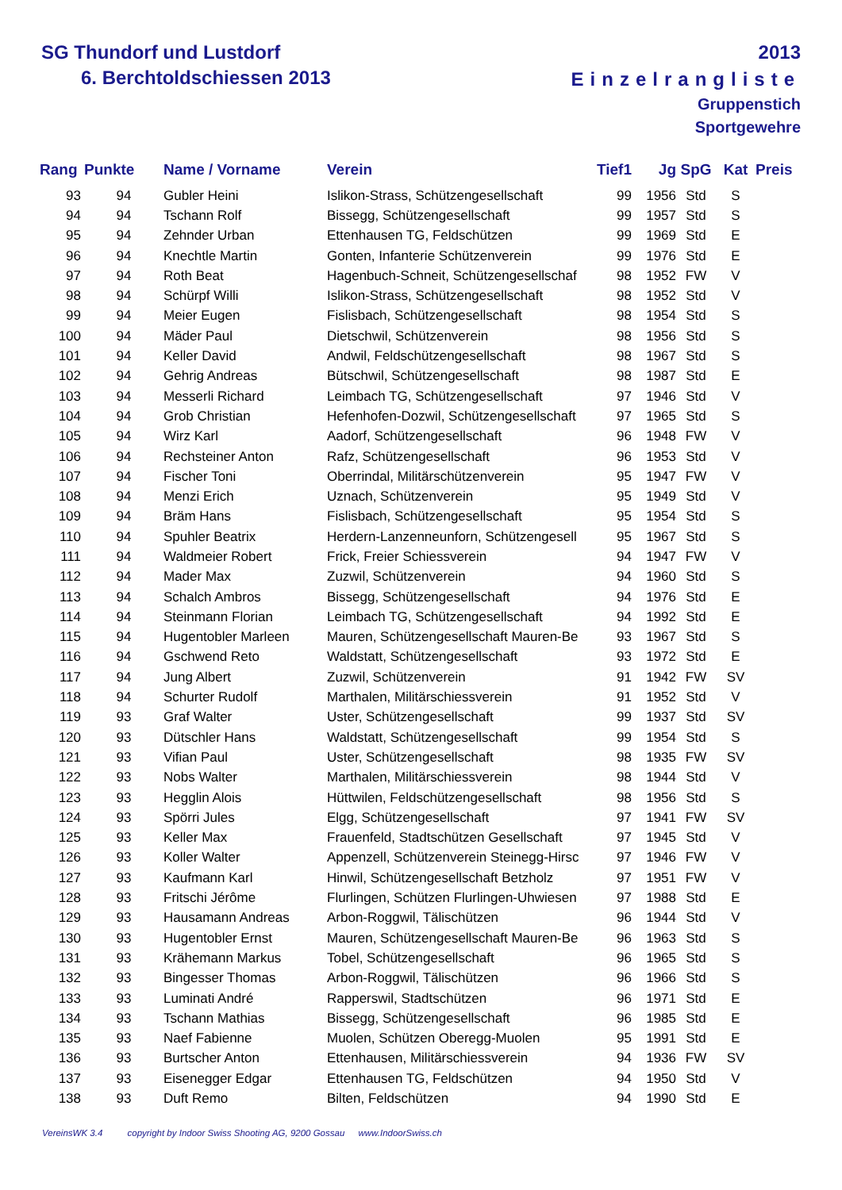SG Thundorf und Lustdorf
6. Berchtoldschiessen 2013
2013
Einzelrangliste
Gruppenstich
Sportgewehre
| Rang | Punkte | Name / Vorname | Verein | Tief1 | Jg | SpG | Kat | Preis |
| --- | --- | --- | --- | --- | --- | --- | --- | --- |
| 93 | 94 | Gubler Heini | Islikon-Strass, Schützengesellschaft | 99 | 1956 | Std | S | |
| 94 | 94 | Tschann Rolf | Bissegg, Schützengesellschaft | 99 | 1957 | Std | S | |
| 95 | 94 | Zehnder Urban | Ettenhausen TG, Feldschützen | 99 | 1969 | Std | E | |
| 96 | 94 | Knechtle Martin | Gonten, Infanterie Schützenverein | 99 | 1976 | Std | E | |
| 97 | 94 | Roth Beat | Hagenbuch-Schneit, Schützengesellschaf | 98 | 1952 | FW | V | |
| 98 | 94 | Schürpf Willi | Islikon-Strass, Schützengesellschaft | 98 | 1952 | Std | V | |
| 99 | 94 | Meier Eugen | Fislisbach, Schützengesellschaft | 98 | 1954 | Std | S | |
| 100 | 94 | Mäder Paul | Dietschwil, Schützenverein | 98 | 1956 | Std | S | |
| 101 | 94 | Keller David | Andwil, Feldschützengesellschaft | 98 | 1967 | Std | S | |
| 102 | 94 | Gehrig Andreas | Bütschwil, Schützengesellschaft | 98 | 1987 | Std | E | |
| 103 | 94 | Messerli Richard | Leimbach TG, Schützengesellschaft | 97 | 1946 | Std | V | |
| 104 | 94 | Grob Christian | Hefenhofen-Dozwil, Schützengesellschaft | 97 | 1965 | Std | S | |
| 105 | 94 | Wirz Karl | Aadorf, Schützengesellschaft | 96 | 1948 | FW | V | |
| 106 | 94 | Rechsteiner Anton | Rafz, Schützengesellschaft | 96 | 1953 | Std | V | |
| 107 | 94 | Fischer Toni | Oberrindal, Militärschützenverein | 95 | 1947 | FW | V | |
| 108 | 94 | Menzi Erich | Uznach, Schützenverein | 95 | 1949 | Std | V | |
| 109 | 94 | Bräm Hans | Fislisbach, Schützengesellschaft | 95 | 1954 | Std | S | |
| 110 | 94 | Spuhler Beatrix | Herdern-Lanzenneunforn, Schützengesell | 95 | 1967 | Std | S | |
| 111 | 94 | Waldmeier Robert | Frick, Freier Schiessverein | 94 | 1947 | FW | V | |
| 112 | 94 | Mader Max | Zuzwil, Schützenverein | 94 | 1960 | Std | S | |
| 113 | 94 | Schalch Ambros | Bissegg, Schützengesellschaft | 94 | 1976 | Std | E | |
| 114 | 94 | Steinmann Florian | Leimbach TG, Schützengesellschaft | 94 | 1992 | Std | E | |
| 115 | 94 | Hugentobler Marleen | Mauren, Schützengesellschaft Mauren-Be | 93 | 1967 | Std | S | |
| 116 | 94 | Gschwend Reto | Waldstatt, Schützengesellschaft | 93 | 1972 | Std | E | |
| 117 | 94 | Jung Albert | Zuzwil, Schützenverein | 91 | 1942 | FW | SV | |
| 118 | 94 | Schurter Rudolf | Marthalen, Militärschiessverein | 91 | 1952 | Std | V | |
| 119 | 93 | Graf Walter | Uster, Schützengesellschaft | 99 | 1937 | Std | SV | |
| 120 | 93 | Dütschler Hans | Waldstatt, Schützengesellschaft | 99 | 1954 | Std | S | |
| 121 | 93 | Vifian Paul | Uster, Schützengesellschaft | 98 | 1935 | FW | SV | |
| 122 | 93 | Nobs Walter | Marthalen, Militärschiessverein | 98 | 1944 | Std | V | |
| 123 | 93 | Hegglin Alois | Hüttwilen, Feldschützengesellschaft | 98 | 1956 | Std | S | |
| 124 | 93 | Spörri Jules | Elgg, Schützengesellschaft | 97 | 1941 | FW | SV | |
| 125 | 93 | Keller Max | Frauenfeld, Stadtschützen Gesellschaft | 97 | 1945 | Std | V | |
| 126 | 93 | Koller Walter | Appenzell, Schützenverein Steinegg-Hirsc | 97 | 1946 | FW | V | |
| 127 | 93 | Kaufmann Karl | Hinwil, Schützengesellschaft Betzholz | 97 | 1951 | FW | V | |
| 128 | 93 | Fritschi Jérôme | Flurlingen, Schützen Flurlingen-Uhwiesen | 97 | 1988 | Std | E | |
| 129 | 93 | Hausamann Andreas | Arbon-Roggwil, Tälischützen | 96 | 1944 | Std | V | |
| 130 | 93 | Hugentobler Ernst | Mauren, Schützengesellschaft Mauren-Be | 96 | 1963 | Std | S | |
| 131 | 93 | Krähemann Markus | Tobel, Schützengesellschaft | 96 | 1965 | Std | S | |
| 132 | 93 | Bingesser Thomas | Arbon-Roggwil, Tälischützen | 96 | 1966 | Std | S | |
| 133 | 93 | Luminati André | Rapperswil, Stadtschützen | 96 | 1971 | Std | E | |
| 134 | 93 | Tschann Mathias | Bissegg, Schützengesellschaft | 96 | 1985 | Std | E | |
| 135 | 93 | Naef Fabienne | Muolen, Schützen Oberegg-Muolen | 95 | 1991 | Std | E | |
| 136 | 93 | Burtscher Anton | Ettenhausen, Militärschiessverein | 94 | 1936 | FW | SV | |
| 137 | 93 | Eisenegger Edgar | Ettenhausen TG, Feldschützen | 94 | 1950 | Std | V | |
| 138 | 93 | Duft Remo | Bilten, Feldschützen | 94 | 1990 | Std | E | |
VereinsWK 3.4 copyright by Indoor Swiss Shooting AG, 9200 Gossau www.IndoorSwiss.ch